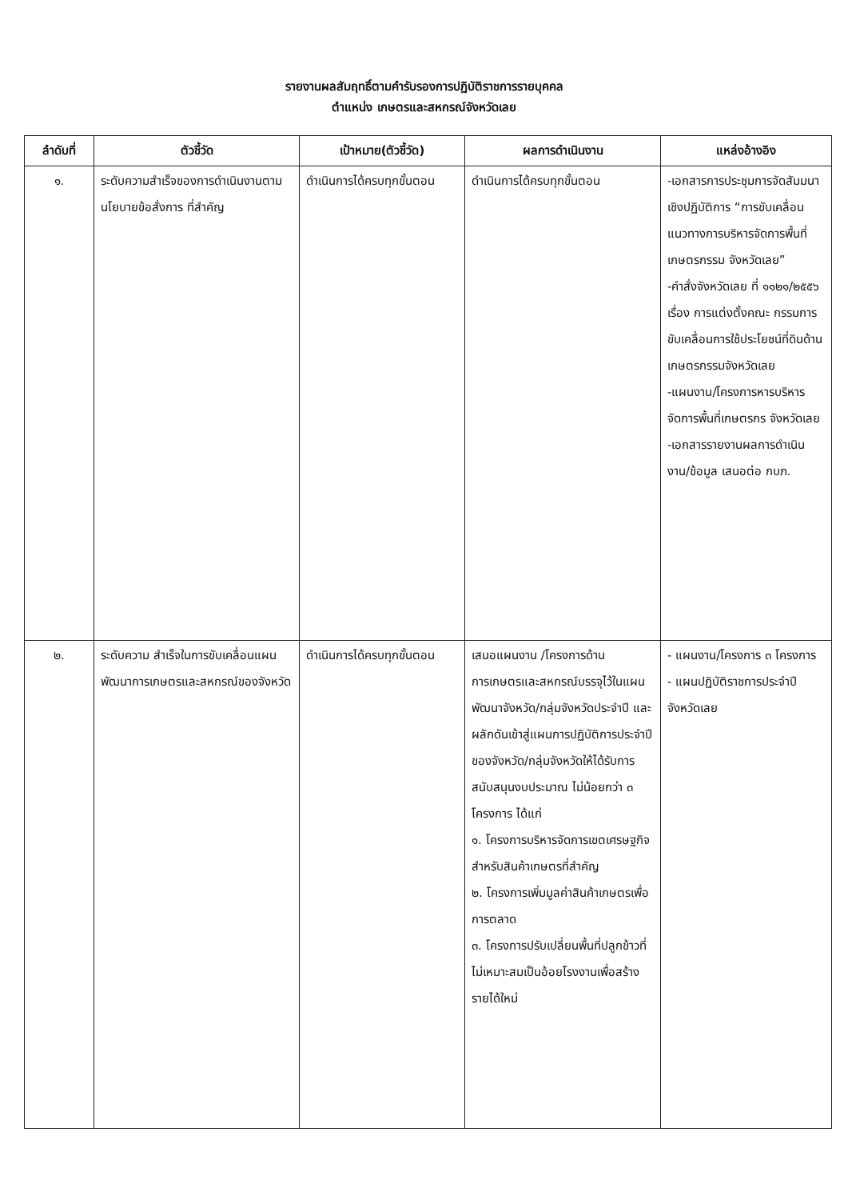รายงานผลสัมฤทธิ์ตามคำรับรองการปฏิบัติราชการรายบุคคล
ตำแหน่ง เกษตรและสหกรณ์จังหวัดเลย
| ลำดับที่ | ตัวชี้วัด | เป้าหมาย(ตัวชี้วัด) | ผลการดำเนินงาน | แหล่งอ้างอิง |
| --- | --- | --- | --- | --- |
| ๑. | ระดับความสำเร็จของการดำเนินงานตามนโยบายข้อสั่งการ ที่สำคัญ | ดำเนินการได้ครบทุกขั้นตอน | ดำเนินการได้ครบทุกขั้นตอน | -เอกสารการประชุมการจัดสัมมนาเชิงปฏิบัติการ “การขับเคลื่อนแนวทางการบริหารจัดการพื้นที่เกษตรกรรม จังหวัดเลย” -คำสั่งจังหวัดเลย ที่ ๑๑๒๑/๒๕๕๖ เรื่อง การแต่งตั้งคณะ กรรมการขับเคลื่อนการใช้ประโยชน์ที่ดินด้านเกษตรกรรมจังหวัดเลย -แผนงาน/โครงการหารบริหารจัดการพื้นที่เกษตรกร จังหวัดเลย -เอกสารรายงานผลการดำเนินงาน/ข้อมูล เสนอต่อ กบภ. |
| ๒. | ระดับความ สำเร็จในการขับเคลื่อนแผน พัฒนาการเกษตรและสหกรณ์ของจังหวัด | ดำเนินการได้ครบทุกขั้นตอน | เสนอแผนงาน /โครงการด้านการเกษตรและสหกรณ์บรรจุไว้ในแผนพัฒนาจังหวัด/กลุ่มจังหวัดประจำปี และผลักดันเข้าสู่แผนการปฏิบัติการประจำปีของจังหวัด/กลุ่มจังหวัดให้ได้รับการสนับสนุนงบประมาณ ไม่น้อยกว่า ๓ โครงการ ได้แก่ ๑. โครงการบริหารจัดการเขตเศรษฐกิจสำหรับสินค้าเกษตรที่สำคัญ ๒. โครงการเพิ่มมูลค่าสินค้าเกษตรเพื่อการตลาด ๓. โครงการปรับเปลี่ยนพื้นที่ปลูกข้าวที่ไม่เหมาะสมเป็นอ้อยโรงงานเพื่อสร้างรายได้ใหม่ | - แผนงาน/โครงการ ๓ โครงการ - แผนปฏิบัติราชการประจำปีจังหวัดเลย |